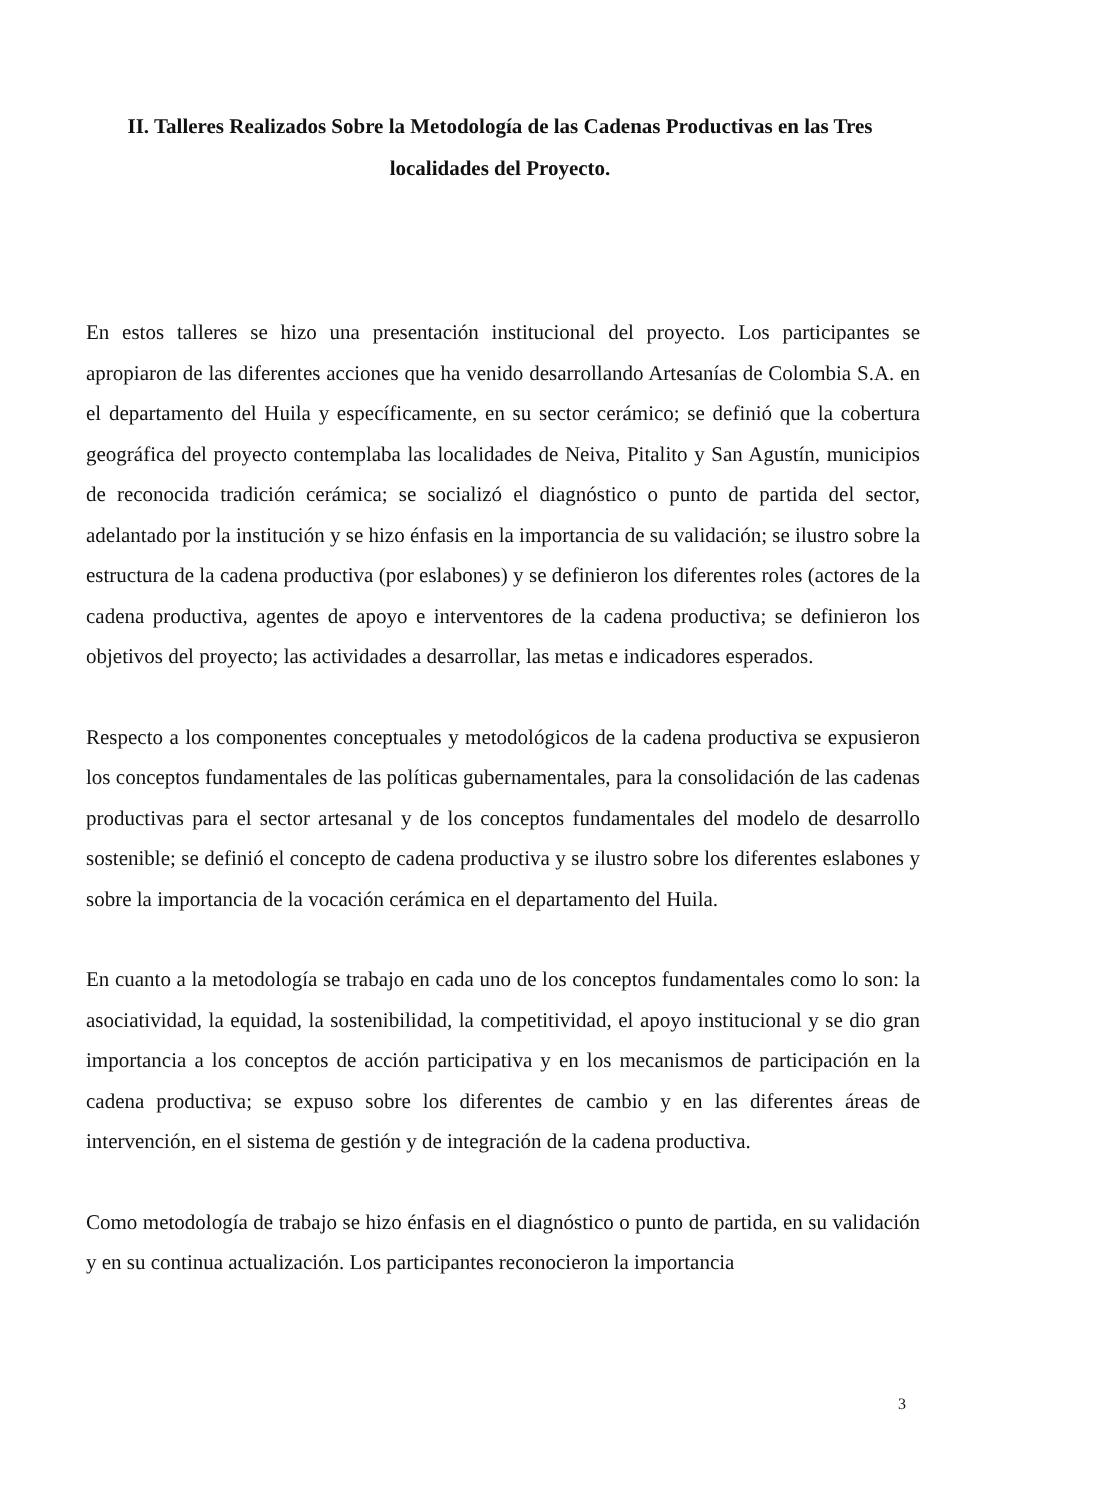II. Talleres Realizados Sobre la Metodología de las Cadenas Productivas en las Tres localidades del Proyecto.
En estos talleres se hizo una presentación institucional del proyecto. Los participantes se apropiaron de las diferentes acciones que ha venido desarrollando Artesanías de Colombia S.A. en el departamento del Huila y específicamente, en su sector cerámico; se definió que la cobertura geográfica del proyecto contemplaba las localidades de Neiva, Pitalito y San Agustín, municipios de reconocida tradición cerámica; se socializó el diagnóstico o punto de partida del sector, adelantado por la institución y se hizo énfasis en la importancia de su validación; se ilustro sobre la estructura de la cadena productiva (por eslabones) y se definieron los diferentes roles (actores de la cadena productiva, agentes de apoyo e interventores de la cadena productiva; se definieron los objetivos del proyecto; las actividades a desarrollar, las metas e indicadores esperados.
Respecto a los componentes conceptuales y metodológicos de la cadena productiva se expusieron los conceptos fundamentales de las políticas gubernamentales, para la consolidación de las cadenas productivas para el sector artesanal y de los conceptos fundamentales del modelo de desarrollo sostenible; se definió el concepto de cadena productiva y se ilustro sobre los diferentes eslabones y sobre la importancia de la vocación cerámica en el departamento del Huila.
En cuanto a la metodología se trabajo en cada uno de los conceptos fundamentales como lo son: la asociatividad, la equidad, la sostenibilidad, la competitividad, el apoyo institucional y se dio gran importancia a los conceptos de acción participativa y en los mecanismos de participación en la cadena productiva; se expuso sobre los diferentes de cambio y en las diferentes áreas de intervención, en el sistema de gestión y de integración de la cadena productiva.
Como metodología de trabajo se hizo énfasis en el diagnóstico o punto de partida, en su validación y en su continua actualización. Los participantes reconocieron la importancia
3